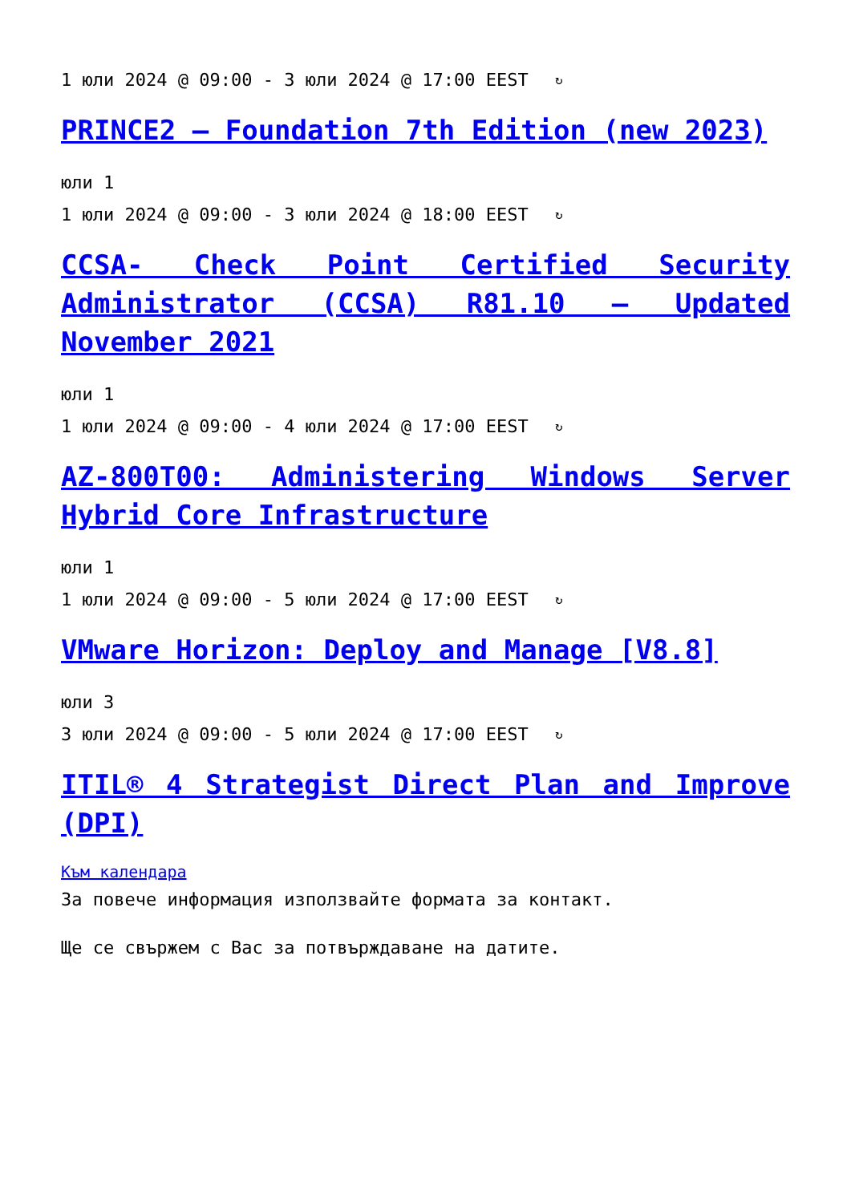1 юли 2024 @ 09:00 - 3 юли 2024 @ 17:00 EEST ↻
PRINCE2 – Foundation 7th Edition (new 2023)
юли 1
1 юли 2024 @ 09:00 - 3 юли 2024 @ 18:00 EEST ↻
CCSA- Check Point Certified Security Administrator (CCSA) R81.10 – Updated November 2021
юли 1
1 юли 2024 @ 09:00 - 4 юли 2024 @ 17:00 EEST ↻
AZ-800T00: Administering Windows Server Hybrid Core Infrastructure
юли 1
1 юли 2024 @ 09:00 - 5 юли 2024 @ 17:00 EEST ↻
VMware Horizon: Deploy and Manage [V8.8]
юли 3
3 юли 2024 @ 09:00 - 5 юли 2024 @ 17:00 EEST ↻
ITIL® 4 Strategist Direct Plan and Improve (DPI)
Към календара
За повече информация използвайте формата за контакт.
Ще се свържем с Вас за потвърждаване на датите.